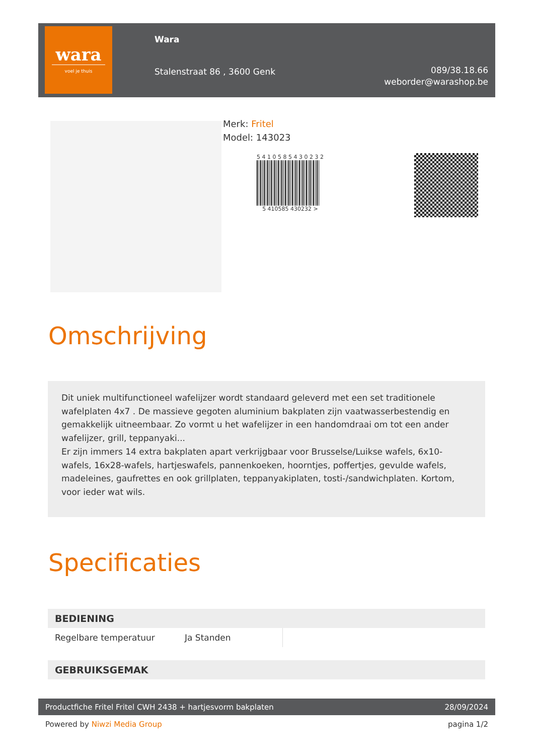wara
voel je thuis
Wara
Stalenstraat 86 , 3600 Genk
089/38.18.66
weborder@warashop.be
Merk: Fritel
Model: 143023
5 4 1 0 5 8 5 4 3 0 2 3 2
5 410585 430232 >
Omschrijving
Dit uniek multifunctioneel wafelijzer wordt standaard geleverd met een set traditionele wafelplaten 4x7 . De massieve gegoten aluminium bakplaten zijn vaatwasserbestendig en gemakkelijk uitneembaar. Zo vormt u het wafelijzer in een handomdraai om tot een ander wafelijzer, grill, teppanyaki...
Er zijn immers 14 extra bakplaten apart verkrijgbaar voor Brusselse/Luikse wafels, 6x10-wafels, 16x28-wafels, hartjeswafels, pannenkoeken, hoorntjes, poffertjes, gevulde wafels, madeleines, gaufrettes en ook grillplaten, teppanyakiplaten, tosti-/sandwichplaten. Kortom, voor ieder wat wils.
Specificaties
| BEDIENING | | |
| --- | --- | --- |
| Regelbare temperatuur | Ja Standen | |
| GEBRUIKSGEMAK | | |
Productfiche Fritel Fritel CWH 2438 + hartjesvorm bakplaten 28/09/2024
Powered by Niwzi Media Group pagina 1/2